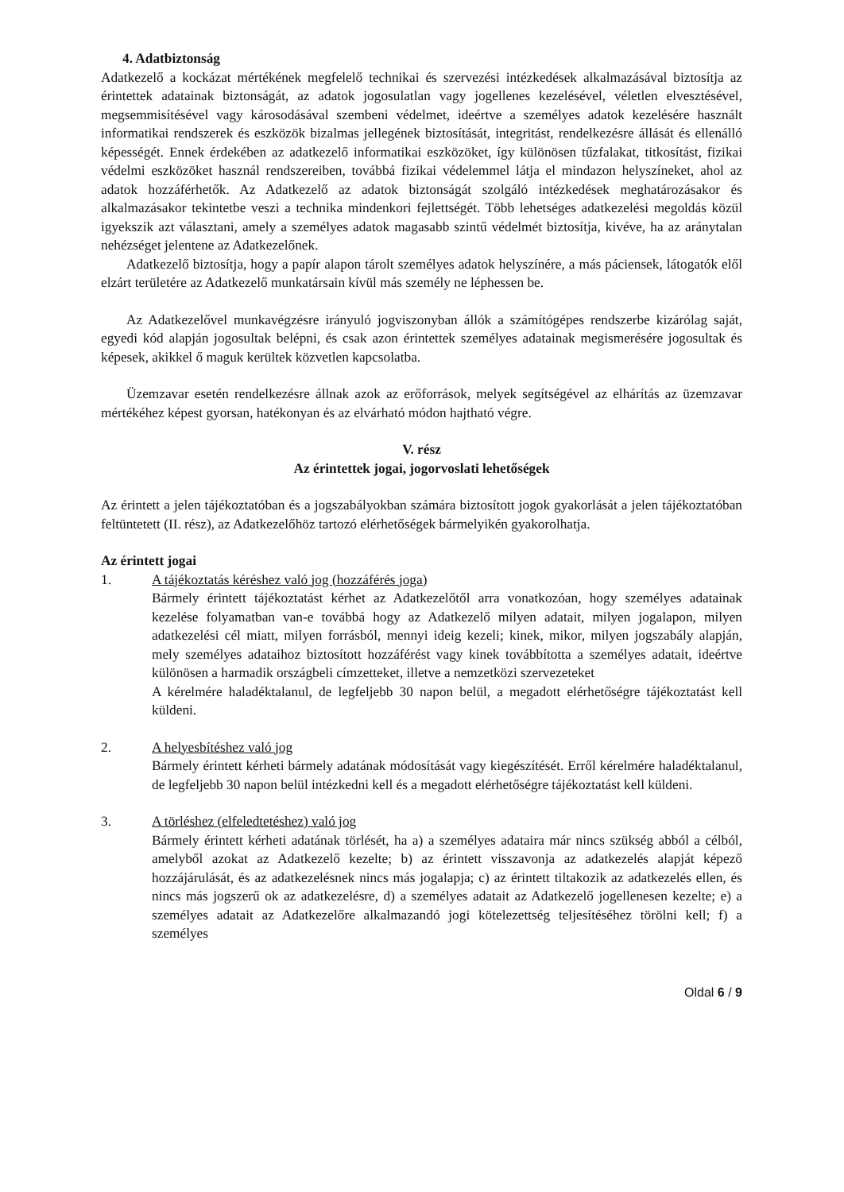4. Adatbiztonság
Adatkezelő a kockázat mértékének megfelelő technikai és szervezési intézkedések alkalmazásával biztosítja az érintettek adatainak biztonságát, az adatok jogosulatlan vagy jogellenes kezelésével, véletlen elvesztésével, megsemmisítésével vagy károsodásával szembeni védelmet, ideértve a személyes adatok kezelésére használt informatikai rendszerek és eszközök bizalmas jellegének biztosítását, integritást, rendelkezésre állását és ellenálló képességét. Ennek érdekében az adatkezelő informatikai eszközöket, így különösen tűzfalakat, titkosítást, fizikai védelmi eszközöket használ rendszereiben, továbbá fizikai védelemmel látja el mindazon helyszíneket, ahol az adatok hozzáférhetők. Az Adatkezelő az adatok biztonságát szolgáló intézkedések meghatározásakor és alkalmazásakor tekintetbe veszi a technika mindenkori fejlettségét. Több lehetséges adatkezelési megoldás közül igyekszik azt választani, amely a személyes adatok magasabb szintű védelmét biztosítja, kivéve, ha az aránytalan nehézséget jelentene az Adatkezelőnek.
Adatkezelő biztosítja, hogy a papír alapon tárolt személyes adatok helyszínére, a más páciensek, látogatók elől elzárt területére az Adatkezelő munkatársain kívül más személy ne léphessen be.
Az Adatkezelővel munkavégzésre irányuló jogviszonyban állók a számítógépes rendszerbe kizárólag saját, egyedi kód alapján jogosultak belépni, és csak azon érintettek személyes adatainak megismerésére jogosultak és képesek, akikkel ő maguk kerültek közvetlen kapcsolatba.
Üzemzavar esetén rendelkezésre állnak azok az erőforrások, melyek segítségével az elhárítás az üzemzavar mértékéhez képest gyorsan, hatékonyan és az elvárható módon hajtható végre.
V. rész
Az érintettek jogai, jogorvoslati lehetőségek
Az érintett a jelen tájékoztatóban és a jogszabályokban számára biztosított jogok gyakorlását a jelen tájékoztatóban feltüntetett (II. rész), az Adatkezelőhöz tartozó elérhetőségek bármelyikén gyakorolhatja.
Az érintett jogai
1. A tájékoztatás kéréshez való jog (hozzáférés joga)
Bármely érintett tájékoztatást kérhet az Adatkezelőtől arra vonatkozóan, hogy személyes adatainak kezelése folyamatban van-e továbbá hogy az Adatkezelő milyen adatait, milyen jogalapon, milyen adatkezelési cél miatt, milyen forrásból, mennyi ideig kezeli; kinek, mikor, milyen jogszabály alapján, mely személyes adataihoz biztosított hozzáférést vagy kinek továbbította a személyes adatait, ideértve különösen a harmadik országbeli címzetteket, illetve a nemzetközi szervezeteket
A kérelmére haladéktalanul, de legfeljebb 30 napon belül, a megadott elérhetőségre tájékoztatást kell küldeni.
2. A helyesbítéshez való jog
Bármely érintett kérheti bármely adatának módosítását vagy kiegészítését. Erről kérelmére haladéktalanul, de legfeljebb 30 napon belül intézkedni kell és a megadott elérhetőségre tájékoztatást kell küldeni.
3. A törléshez (elfeledtetéshez) való jog
Bármely érintett kérheti adatának törlését, ha a) a személyes adataira már nincs szükség abból a célból, amelyből azokat az Adatkezelő kezelte; b) az érintett visszavonja az adatkezelés alapját képező hozzájárulását, és az adatkezelésnek nincs más jogalapja; c) az érintett tiltakozik az adatkezelés ellen, és nincs más jogszerű ok az adatkezelésre, d) a személyes adatait az Adatkezelő jogellenesen kezelte; e) a személyes adatait az Adatkezelőre alkalmazandó jogi kötelezettség teljesítéséhez törölni kell; f) a személyes
Oldal 6 / 9